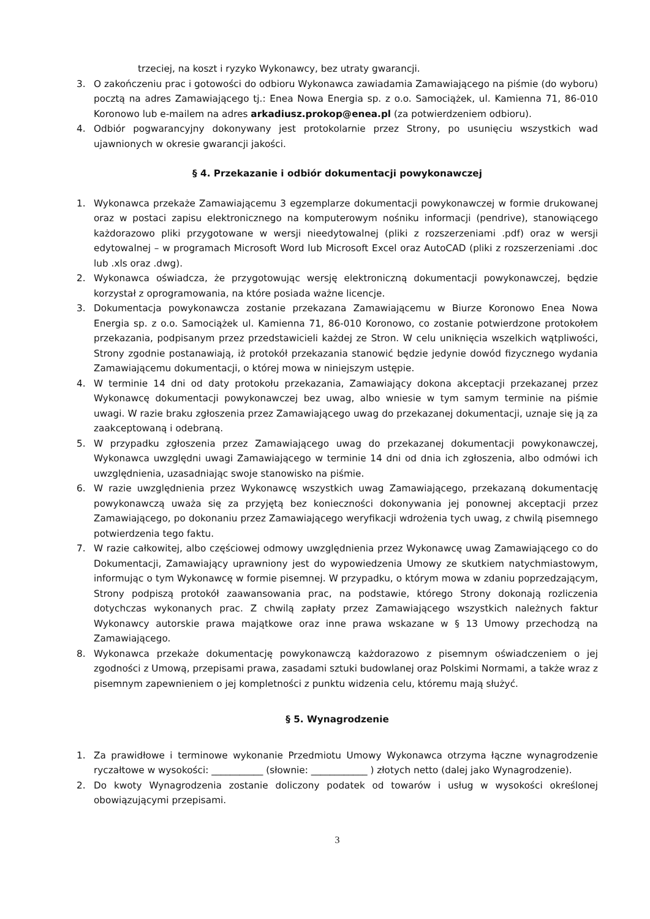trzeciej, na koszt i ryzyko Wykonawcy, bez utraty gwarancji.
3. O zakończeniu prac i gotowości do odbioru Wykonawca zawiadamia Zamawiającego na piśmie (do wyboru) pocztą na adres Zamawiającego tj.: Enea Nowa Energia sp. z o.o. Samociążek, ul. Kamienna 71, 86-010 Koronowo lub e-mailem na adres arkadiusz.prokop@enea.pl (za potwierdzeniem odbioru).
4. Odbiór pogwarancyjny dokonywany jest protokolarnie przez Strony, po usunięciu wszystkich wad ujawnionych w okresie gwarancji jakości.
§ 4. Przekazanie i odbiór dokumentacji powykonawczej
1. Wykonawca przekaże Zamawiającemu 3 egzemplarze dokumentacji powykonawczej w formie drukowanej oraz w postaci zapisu elektronicznego na komputerowym nośniku informacji (pendrive), stanowiącego każdorazowo pliki przygotowane w wersji nieedytowalnej (pliki z rozszerzeniami .pdf) oraz w wersji edytowalnej – w programach Microsoft Word lub Microsoft Excel oraz AutoCAD (pliki z rozszerzeniami .doc lub .xls oraz .dwg).
2. Wykonawca oświadcza, że przygotowując wersję elektroniczną dokumentacji powykonawczej, będzie korzystał z oprogramowania, na które posiada ważne licencje.
3. Dokumentacja powykonawcza zostanie przekazana Zamawiającemu w Biurze Koronowo Enea Nowa Energia sp. z o.o. Samociążek ul. Kamienna 71, 86-010 Koronowo, co zostanie potwierdzone protokołem przekazania, podpisanym przez przedstawicieli każdej ze Stron. W celu uniknięcia wszelkich wątpliwości, Strony zgodnie postanawiają, iż protokół przekazania stanowić będzie jedynie dowód fizycznego wydania Zamawiającemu dokumentacji, o której mowa w niniejszym ustępie.
4. W terminie 14 dni od daty protokołu przekazania, Zamawiający dokona akceptacji przekazanej przez Wykonawcę dokumentacji powykonawczej bez uwag, albo wniesie w tym samym terminie na piśmie uwagi. W razie braku zgłoszenia przez Zamawiającego uwag do przekazanej dokumentacji, uznaje się ją za zaakceptowaną i odebraną.
5. W przypadku zgłoszenia przez Zamawiającego uwag do przekazanej dokumentacji powykonawczej, Wykonawca uwzględni uwagi Zamawiającego w terminie 14 dni od dnia ich zgłoszenia, albo odmówi ich uwzględnienia, uzasadniając swoje stanowisko na piśmie.
6. W razie uwzględnienia przez Wykonawcę wszystkich uwag Zamawiającego, przekazaną dokumentację powykonawczą uważa się za przyjętą bez konieczności dokonywania jej ponownej akceptacji przez Zamawiającego, po dokonaniu przez Zamawiającego weryfikacji wdrożenia tych uwag, z chwilą pisemnego potwierdzenia tego faktu.
7. W razie całkowitej, albo częściowej odmowy uwzględnienia przez Wykonawcę uwag Zamawiającego co do Dokumentacji, Zamawiający uprawniony jest do wypowiedzenia Umowy ze skutkiem natychmiastowym, informując o tym Wykonawcę w formie pisemnej. W przypadku, o którym mowa w zdaniu poprzedzającym, Strony podpiszą protokół zaawansowania prac, na podstawie, którego Strony dokonają rozliczenia dotychczas wykonanych prac. Z chwilą zapłaty przez Zamawiającego wszystkich należnych faktur Wykonawcy autorskie prawa majątkowe oraz inne prawa wskazane w § 13 Umowy przechodzą na Zamawiającego.
8. Wykonawca przekaże dokumentację powykonawczą każdorazowo z pisemnym oświadczeniem o jej zgodności z Umową, przepisami prawa, zasadami sztuki budowlanej oraz Polskimi Normami, a także wraz z pisemnym zapewnieniem o jej kompletności z punktu widzenia celu, któremu mają służyć.
§ 5. Wynagrodzenie
1. Za prawidłowe i terminowe wykonanie Przedmiotu Umowy Wykonawca otrzyma łączne wynagrodzenie ryczałtowe w wysokości: ___________ (słownie: ____________ ) złotych netto (dalej jako Wynagrodzenie).
2. Do kwoty Wynagrodzenia zostanie doliczony podatek od towarów i usług w wysokości określonej obowiązującymi przepisami.
3